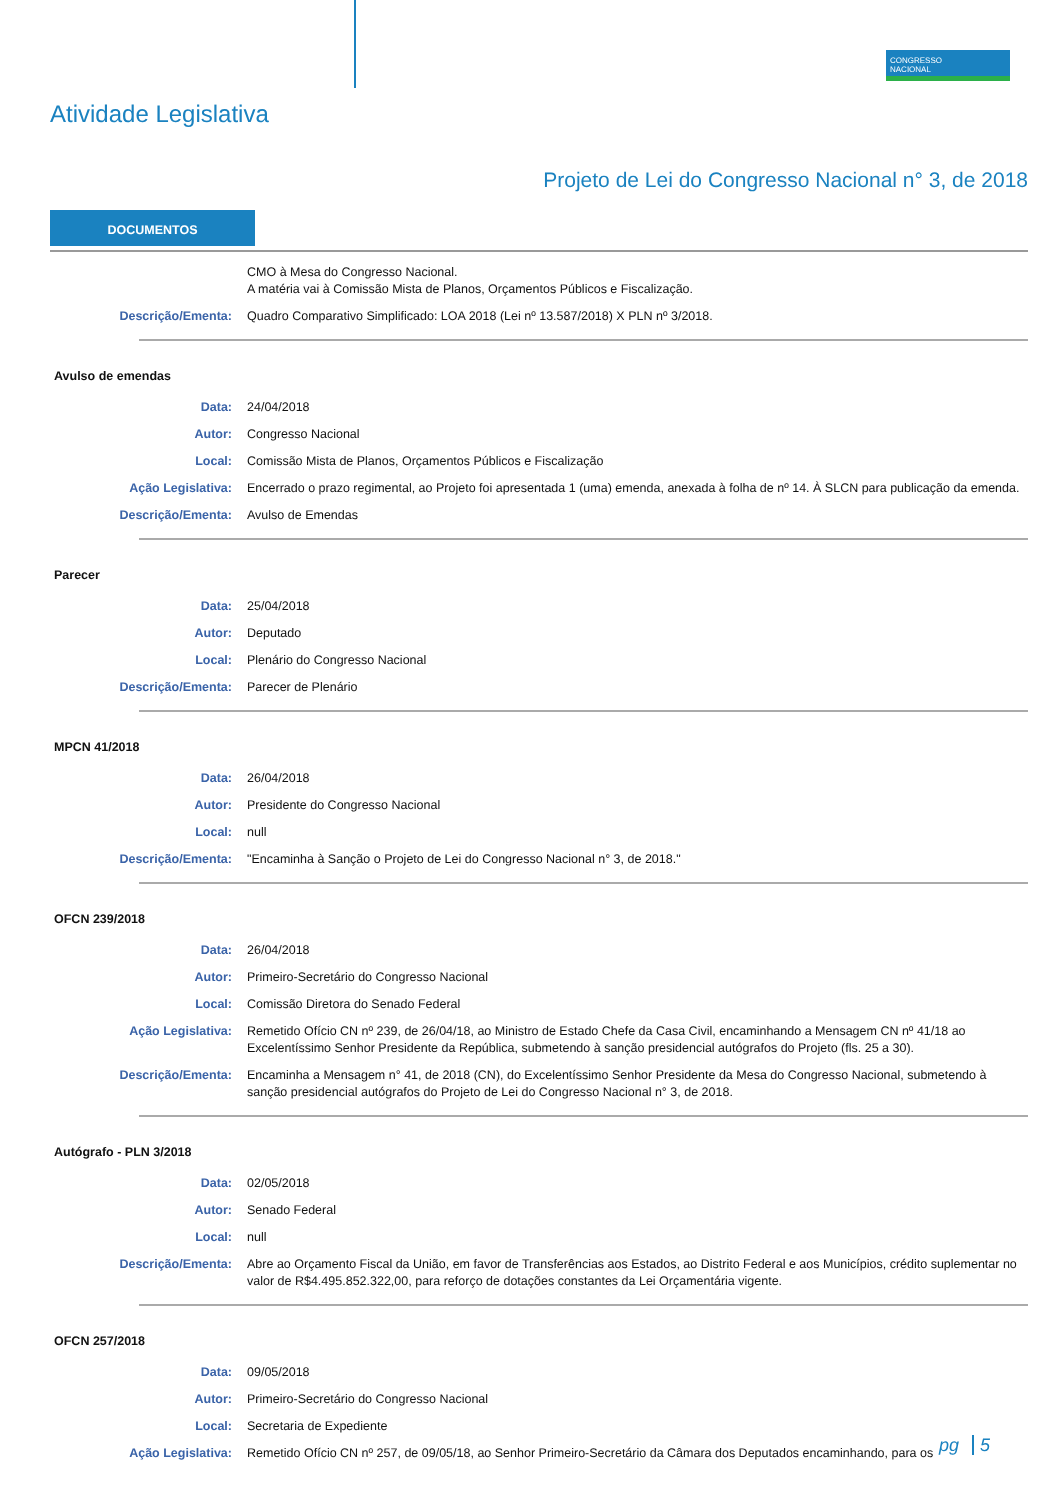Atividade Legislativa
CONGRESSO
NACIONAL
Projeto de Lei do Congresso Nacional n° 3, de 2018
DOCUMENTOS
CMO à Mesa do Congresso Nacional.
A matéria vai à Comissão Mista de Planos, Orçamentos Públicos e Fiscalização.
Descrição/Ementa: Quadro Comparativo Simplificado: LOA 2018 (Lei nº 13.587/2018) X PLN nº 3/2018.
Avulso de emendas
Data: 24/04/2018
Autor: Congresso Nacional
Local: Comissão Mista de Planos, Orçamentos Públicos e Fiscalização
Ação Legislativa: Encerrado o prazo regimental, ao Projeto foi apresentada 1 (uma) emenda, anexada à folha de nº 14. À SLCN para publicação da emenda.
Descrição/Ementa: Avulso de Emendas
Parecer
Data: 25/04/2018
Autor: Deputado
Local: Plenário do Congresso Nacional
Descrição/Ementa: Parecer de Plenário
MPCN 41/2018
Data: 26/04/2018
Autor: Presidente do Congresso Nacional
Local: null
Descrição/Ementa: "Encaminha à Sanção o Projeto de Lei do Congresso Nacional n° 3, de 2018."
OFCN 239/2018
Data: 26/04/2018
Autor: Primeiro-Secretário do Congresso Nacional
Local: Comissão Diretora do Senado Federal
Ação Legislativa: Remetido Ofício CN nº 239, de 26/04/18, ao Ministro de Estado Chefe da Casa Civil, encaminhando a Mensagem CN nº 41/18 ao Excelentíssimo Senhor Presidente da República, submetendo à sanção presidencial autógrafos do Projeto (fls. 25 a 30).
Descrição/Ementa: Encaminha a Mensagem n° 41, de 2018 (CN), do Excelentíssimo Senhor Presidente da Mesa do Congresso Nacional, submetendo à sanção presidencial autógrafos do Projeto de Lei do Congresso Nacional n° 3, de 2018.
Autógrafo - PLN 3/2018
Data: 02/05/2018
Autor: Senado Federal
Local: null
Descrição/Ementa: Abre ao Orçamento Fiscal da União, em favor de Transferências aos Estados, ao Distrito Federal e aos Municípios, crédito suplementar no valor de R$4.495.852.322,00, para reforço de dotações constantes da Lei Orçamentária vigente.
OFCN 257/2018
Data: 09/05/2018
Autor: Primeiro-Secretário do Congresso Nacional
Local: Secretaria de Expediente
Ação Legislativa: Remetido Ofício CN nº 257, de 09/05/18, ao Senhor Primeiro-Secretário da Câmara dos Deputados encaminhando, para os
pg 5